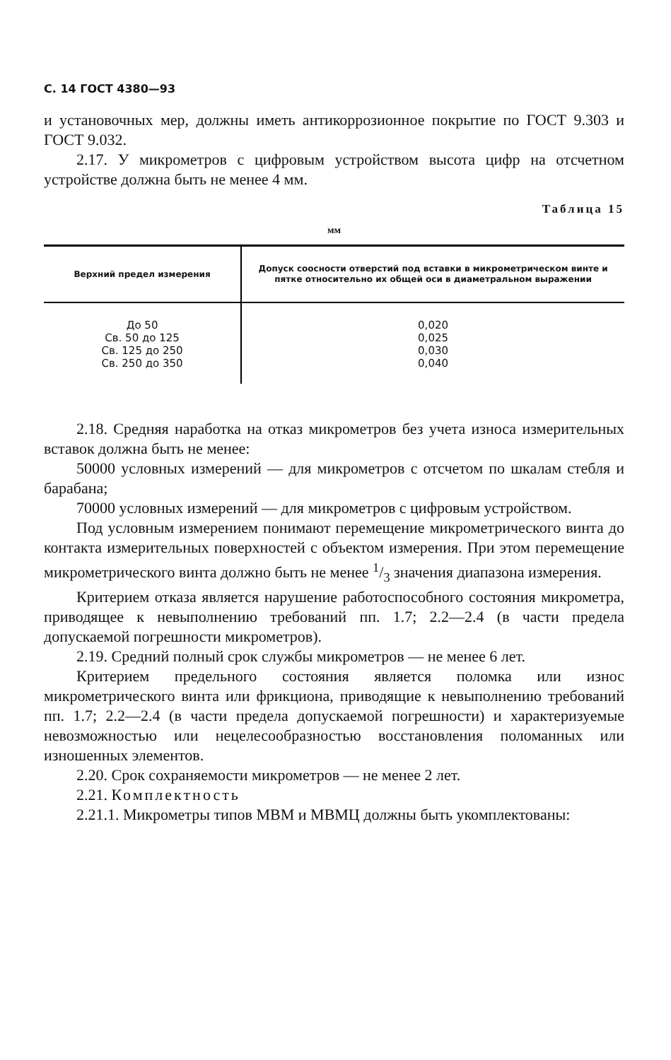С. 14 ГОСТ 4380—93
и установочных мер, должны иметь антикоррозионное покрытие по ГОСТ 9.303 и ГОСТ 9.032.
2.17. У микрометров с цифровым устройством высота цифр на отсчетном устройстве должна быть не менее 4 мм.
Таблица 15
мм
| Верхний предел измерения | Допуск соосности отверстий под вставки в микрометрическом винте и пятке относительно их общей оси в диаметральном выражении |
| --- | --- |
| До 50 | 0,020 |
| Св. 50 до 125 | 0,025 |
| Св. 125 до 250 | 0,030 |
| Св. 250 до 350 | 0,040 |
2.18. Средняя наработка на отказ микрометров без учета износа измерительных вставок должна быть не менее:
50000 условных измерений — для микрометров с отсчетом по шкалам стебля и барабана;
70000 условных измерений — для микрометров с цифровым устройством.
Под условным измерением понимают перемещение микрометрического винта до контакта измерительных поверхностей с объектом измерения. При этом перемещение микрометрического винта должно быть не менее 1/3 значения диапазона измерения.
Критерием отказа является нарушение работоспособного состояния микрометра, приводящее к невыполнению требований пп. 1.7; 2.2—2.4 (в части предела допускаемой погрешности микрометров).
2.19. Средний полный срок службы микрометров — не менее 6 лет.
Критерием предельного состояния является поломка или износ микрометрического винта или фрикциона, приводящие к невыполнению требований пп. 1.7; 2.2—2.4 (в части предела допускаемой погрешности) и характеризуемые невозможностью или нецелесообразностью восстановления поломанных или изношенных элементов.
2.20. Срок сохраняемости микрометров — не менее 2 лет.
2.21. Комплектность
2.21.1. Микрометры типов МВМ и МВМЦ должны быть укомплектованы: